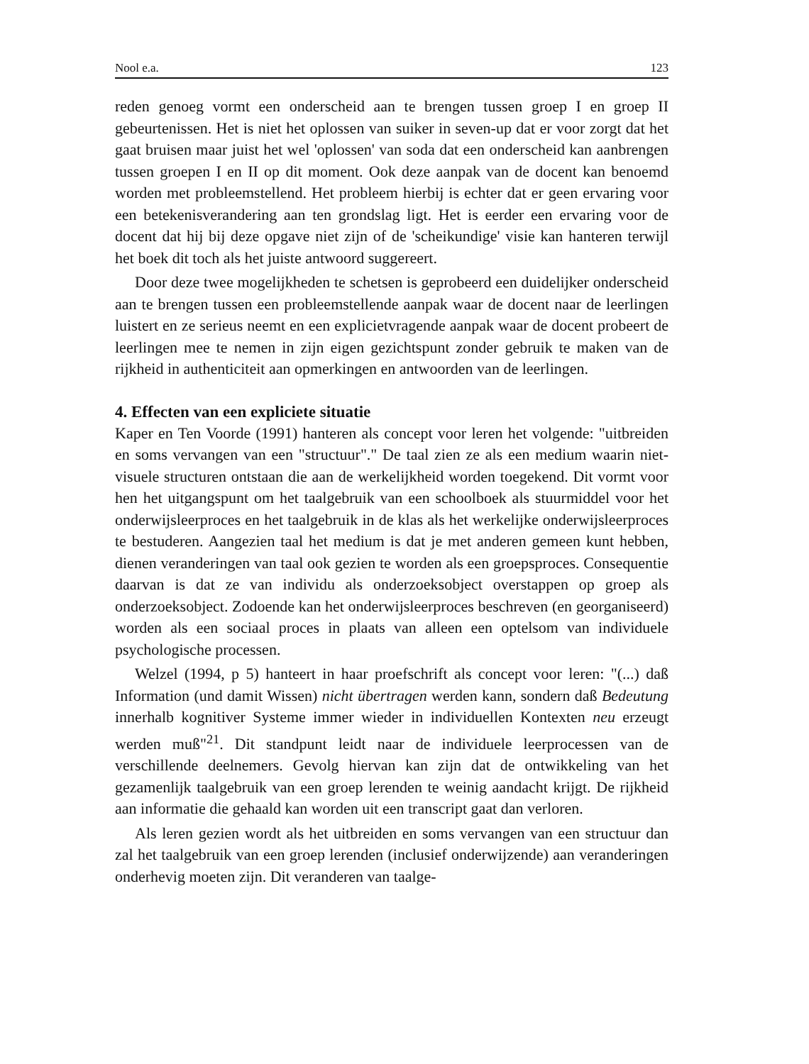Nool e.a. 123
reden genoeg vormt een onderscheid aan te brengen tussen groep I en groep II gebeurtenissen. Het is niet het oplossen van suiker in seven-up dat er voor zorgt dat het gaat bruisen maar juist het wel 'oplossen' van soda dat een onderscheid kan aanbrengen tussen groepen I en II op dit moment. Ook deze aanpak van de docent kan benoemd worden met probleemstellend. Het probleem hierbij is echter dat er geen ervaring voor een betekenisverandering aan ten grondslag ligt. Het is eerder een ervaring voor de docent dat hij bij deze opgave niet zijn of de 'scheikundige' visie kan hanteren terwijl het boek dit toch als het juiste antwoord suggereert.
Door deze twee mogelijkheden te schetsen is geprobeerd een duidelijker onderscheid aan te brengen tussen een probleemstellende aanpak waar de docent naar de leerlingen luistert en ze serieus neemt en een explicietvragende aanpak waar de docent probeert de leerlingen mee te nemen in zijn eigen gezichtspunt zonder gebruik te maken van de rijkheid in authenticiteit aan opmerkingen en antwoorden van de leerlingen.
4. Effecten van een expliciete situatie
Kaper en Ten Voorde (1991) hanteren als concept voor leren het volgende: "uitbreiden en soms vervangen van een "structuur"." De taal zien ze als een medium waarin niet-visuele structuren ontstaan die aan de werkelijkheid worden toegekend. Dit vormt voor hen het uitgangspunt om het taalgebruik van een schoolboek als stuurmiddel voor het onderwijsleerproces en het taalgebruik in de klas als het werkelijke onderwijsleerproces te bestuderen. Aangezien taal het medium is dat je met anderen gemeen kunt hebben, dienen veranderingen van taal ook gezien te worden als een groepsproces. Consequentie daarvan is dat ze van individu als onderzoeksobject overstappen op groep als onderzoeksobject. Zodoende kan het onderwijsleerproces beschreven (en georganiseerd) worden als een sociaal proces in plaats van alleen een optelsom van individuele psychologische processen.
Welzel (1994, p 5) hanteert in haar proefschrift als concept voor leren: "(...) daß Information (und damit Wissen) nicht übertragen werden kann, sondern daß Bedeutung innerhalb kognitiver Systeme immer wieder in individuellen Kontexten neu erzeugt werden muß"<sup>21</sup>. Dit standpunt leidt naar de individuele leerprocessen van de verschillende deelnemers. Gevolg hiervan kan zijn dat de ontwikkeling van het gezamenlijk taalgebruik van een groep lerenden te weinig aandacht krijgt. De rijkheid aan informatie die gehaald kan worden uit een transcript gaat dan verloren.
Als leren gezien wordt als het uitbreiden en soms vervangen van een structuur dan zal het taalgebruik van een groep lerenden (inclusief onderwijzende) aan veranderingen onderhevig moeten zijn. Dit veranderen van taalge-